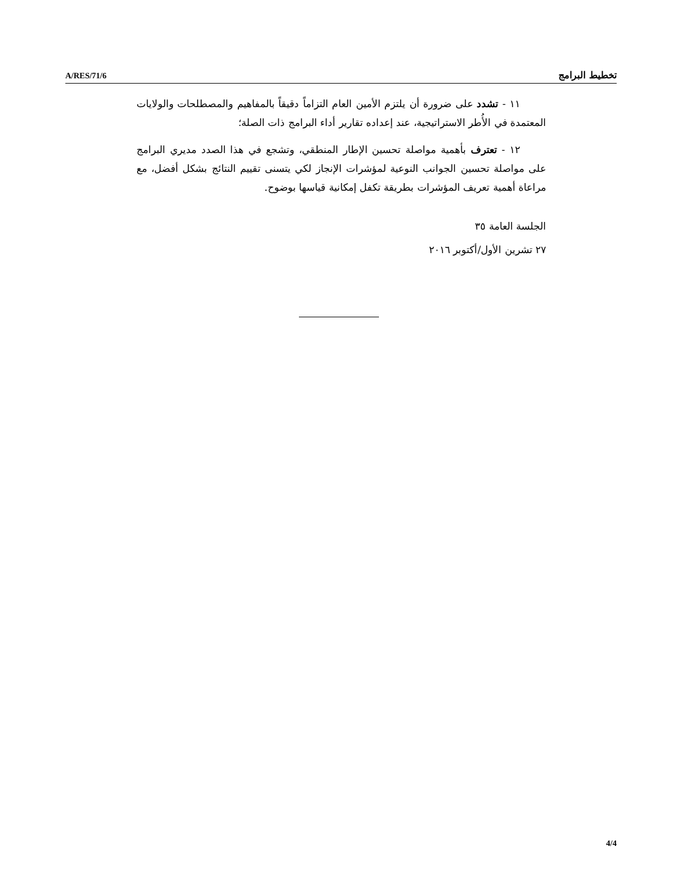A/RES/71/6 تخطيط البرامج
١١ - تشدد على ضرورة أن يلتزم الأمين العام التزاماً دقيقاً بالمفاهيم والمصطلحات والولايات المعتمدة في الأُطر الاستراتيجية، عند إعداده تقارير أداء البرامج ذات الصلة؛
١٢ - تعترف بأهمية مواصلة تحسين الإطار المنطقي، وتشجع في هذا الصدد مديري البرامج على مواصلة تحسين الجوانب النوعية لمؤشرات الإنجاز لكي يتسنى تقييم النتائج بشكل أفضل، مع مراعاة أهمية تعريف المؤشرات بطريقة تكفل إمكانية قياسها بوضوح.
الجلسة العامة ٣٥
٢٧ تشرين الأول/أكتوبر ٢٠١٦
4/4